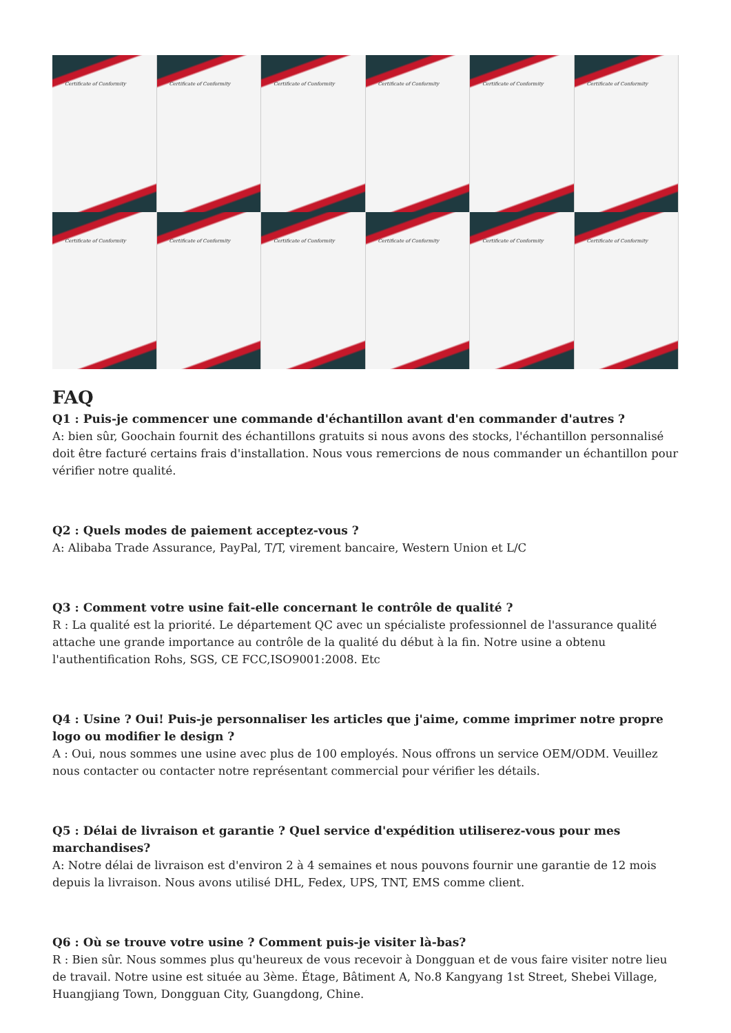Certificate of Conformity
Certificate of Conformity
Certificate of Conformity
Certificate of Conformity
Certificate of Conformity
Certificate of Conformity
Certificate of Conformity
Certificate of Conformity
Certificate of Conformity
Certificate of Conformity
Certificate of Conformity
Certificate of Conformity
FAQ
Q1 : Puis-je commencer une commande d'échantillon avant d'en commander d'autres ?
A: bien sûr, Goochain fournit des échantillons gratuits si nous avons des stocks, l'échantillon personnalisé doit être facturé certains frais d'installation. Nous vous remercions de nous commander un échantillon pour vérifier notre qualité.
Q2 : Quels modes de paiement acceptez-vous ?
A: Alibaba Trade Assurance, PayPal, T/T, virement bancaire, Western Union et L/C
Q3 : Comment votre usine fait-elle concernant le contrôle de qualité ?
R : La qualité est la priorité. Le département QC avec un spécialiste professionnel de l'assurance qualité attache une grande importance au contrôle de la qualité du début à la fin. Notre usine a obtenu l'authentification Rohs, SGS, CE FCC,ISO9001:2008. Etc
Q4 : Usine ? Oui! Puis-je personnaliser les articles que j'aime, comme imprimer notre propre logo ou modifier le design ?
A : Oui, nous sommes une usine avec plus de 100 employés. Nous offrons un service OEM/ODM. Veuillez nous contacter ou contacter notre représentant commercial pour vérifier les détails.
Q5 : Délai de livraison et garantie ? Quel service d'expédition utiliserez-vous pour mes marchandises?
A: Notre délai de livraison est d'environ 2 à 4 semaines et nous pouvons fournir une garantie de 12 mois depuis la livraison. Nous avons utilisé DHL, Fedex, UPS, TNT, EMS comme client.
Q6 : Où se trouve votre usine ? Comment puis-je visiter là-bas?
R : Bien sûr. Nous sommes plus qu'heureux de vous recevoir à Dongguan et de vous faire visiter notre lieu de travail. Notre usine est située au 3ème. Étage, Bâtiment A, No.8 Kangyang 1st Street, Shebei Village, Huangjiang Town, Dongguan City, Guangdong, Chine.